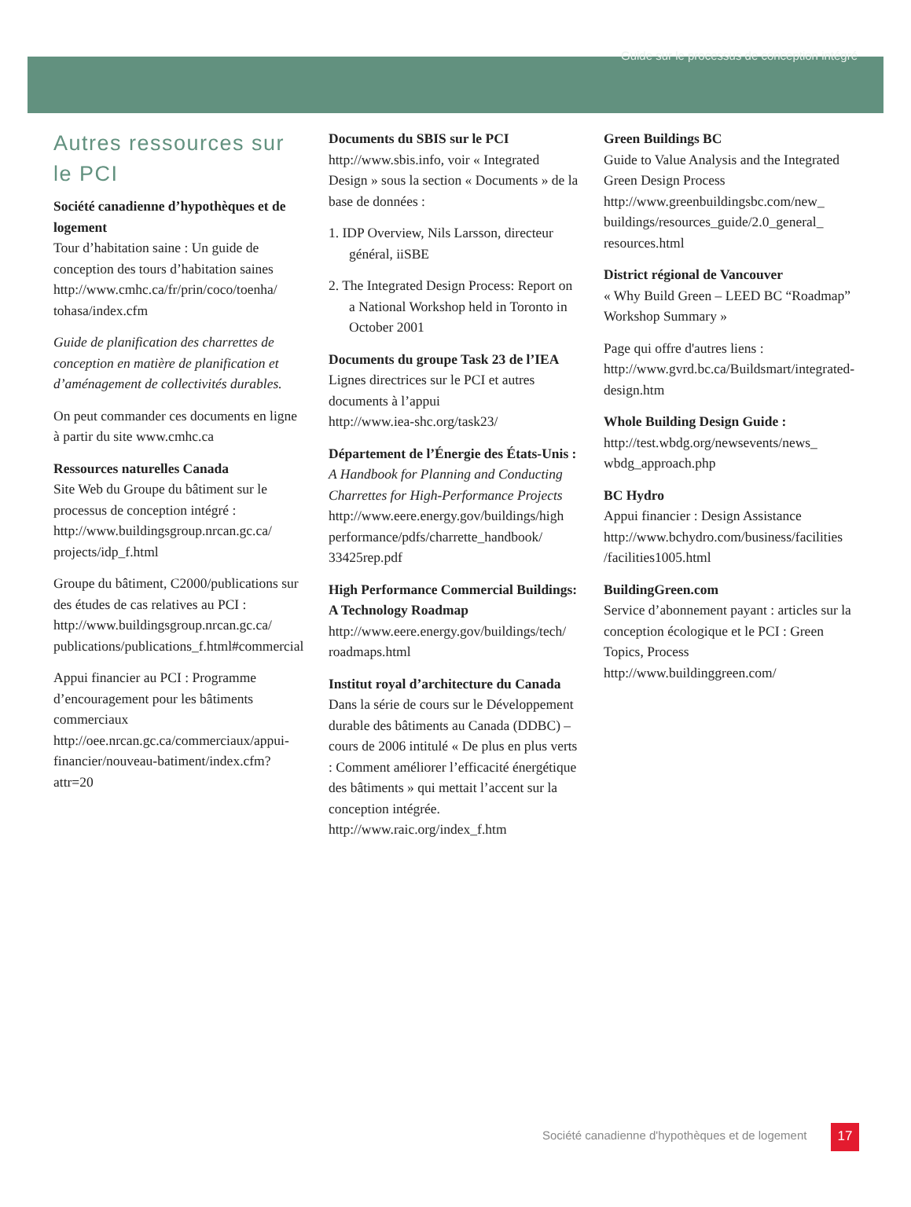Guide sur le processus de conception intégré
Autres ressources sur le PCI
Société canadienne d’hypothèques et de logement
Tour d’habitation saine : Un guide de conception des tours d’habitation saines
http://www.cmhc.ca/fr/prin/coco/toenha/ tohasa/index.cfm
Guide de planification des charrettes de conception en matière de planification et d’aménagement de collectivités durables.
On peut commander ces documents en ligne à partir du site www.cmhc.ca
Ressources naturelles Canada
Site Web du Groupe du bâtiment sur le processus de conception intégré :
http://www.buildingsgroup.nrcan.gc.ca/ projects/idp_f.html
Groupe du bâtiment, C2000/publications sur des études de cas relatives au PCI :
http://www.buildingsgroup.nrcan.gc.ca/ publications/publications_f.html#commercial
Appui financier au PCI : Programme d’encouragement pour les bâtiments commerciaux
http://oee.nrcan.gc.ca/commerciaux/appui-financier/nouveau-batiment/index.cfm?attr=20
Documents du SBIS sur le PCI
http://www.sbis.info, voir « Integrated Design » sous la section « Documents » de la base de données :
1. IDP Overview, Nils Larsson, directeur général, iiSBE
2. The Integrated Design Process: Report on a National Workshop held in Toronto in October 2001
Documents du groupe Task 23 de l’IEA
Lignes directrices sur le PCI et autres documents à l’appui
http://www.iea-shc.org/task23/
Département de l’Énergie des États-Unis :
A Handbook for Planning and Conducting Charrettes for High-Performance Projects
http://www.eere.energy.gov/buildings/high performance/pdfs/charrette_handbook/ 33425rep.pdf
High Performance Commercial Buildings: A Technology Roadmap
http://www.eere.energy.gov/buildings/tech/ roadmaps.html
Institut royal d’architecture du Canada
Dans la série de cours sur le Développement durable des bâtiments au Canada (DDBC) – cours de 2006 intitulé « De plus en plus verts : Comment améliorer l’efficacité énergétique des bâtiments » qui mettait l’accent sur la conception intégrée.
http://www.raic.org/index_f.htm
Green Buildings BC
Guide to Value Analysis and the Integrated Green Design Process
http://www.greenbuildingsbc.com/new_ buildings/resources_guide/2.0_general_ resources.html
District régional de Vancouver
« Why Build Green – LEED BC “Roadmap” Workshop Summary »
Page qui offre d'autres liens :
http://www.gvrd.bc.ca/Buildsmart/integrated-design.htm
Whole Building Design Guide :
http://test.wbdg.org/newsevents/news_ wbdg_approach.php
BC Hydro
Appui financier : Design Assistance
http://www.bchydro.com/business/facilities /facilities1005.html
BuildingGreen.com
Service d’abonnement payant : articles sur la conception écologique et le PCI : Green Topics, Process
http://www.buildinggreen.com/
Société canadienne d'hypothèques et de logement
17